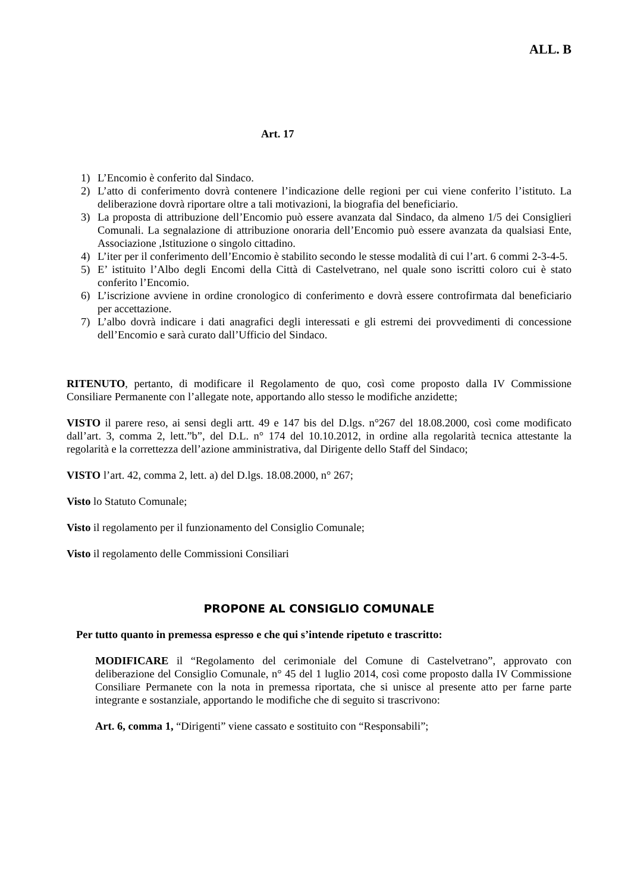ALL. B
Art. 17
1) L’Encomio è conferito dal Sindaco.
2) L’atto di conferimento dovrà contenere l’indicazione delle regioni per cui viene conferito l’istituto. La deliberazione dovrà riportare oltre a tali motivazioni, la biografia del beneficiario.
3) La proposta di attribuzione dell’Encomio può essere avanzata dal Sindaco, da almeno 1/5 dei Consiglieri Comunali. La segnalazione di attribuzione onoraria dell’Encomio può essere avanzata da qualsiasi Ente, Associazione ,Istituzione o singolo cittadino.
4) L’iter per il conferimento dell’Encomio è stabilito secondo le stesse modalità di cui l’art. 6 commi 2-3-4-5.
5) E’ istituito l’Albo degli Encomi della Città di Castelvetrano, nel quale sono iscritti coloro cui è stato conferito l’Encomio.
6) L’iscrizione avviene in ordine cronologico di conferimento e dovrà essere controfirmata dal beneficiario per accettazione.
7) L’albo dovrà indicare i dati anagrafici degli interessati e gli estremi dei provvedimenti di concessione dell’Encomio e sarà curato dall’Ufficio del Sindaco.
RITENUTO, pertanto, di modificare il Regolamento de quo, così come proposto dalla IV Commissione Consiliare Permanente con l’allegate note, apportando allo stesso le modifiche anzidette;
VISTO il parere reso, ai sensi degli artt. 49 e 147 bis del D.lgs. n°267 del 18.08.2000, così come modificato dall’art. 3, comma 2, lett.”b”, del D.L. n° 174 del 10.10.2012, in ordine alla regolarità tecnica attestante la regolarità e la correttezza dell’azione amministrativa, dal Dirigente dello Staff del Sindaco;
VISTO l’art. 42, comma 2, lett. a) del D.lgs. 18.08.2000, n° 267;
Visto lo Statuto Comunale;
Visto il regolamento per il funzionamento del Consiglio Comunale;
Visto il regolamento delle Commissioni Consiliari
PROPONE AL CONSIGLIO COMUNALE
Per tutto quanto in premessa espresso e che qui s’intende ripetuto e trascritto:
MODIFICARE il “Regolamento del cerimoniale del Comune di Castelvetrano”, approvato con deliberazione del Consiglio Comunale, n° 45 del 1 luglio 2014, così come proposto dalla IV Commissione Consiliare Permanete con la nota in premessa riportata, che si unisce al presente atto per farne parte integrante e sostanziale, apportando le modifiche che di seguito si trascrivono:
Art. 6, comma 1, “Dirigenti” viene cassato e sostituito con “Responsabili”;